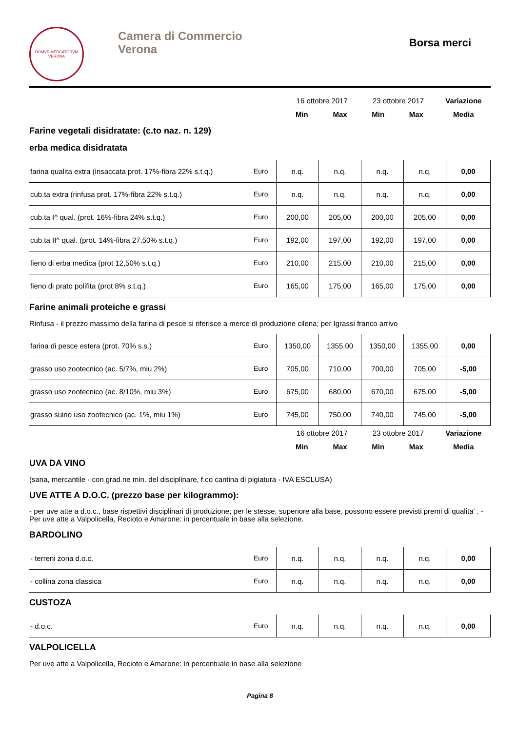DOMVS MERCATORVM
VERONA
Camera di Commercio
Verona
Borsa merci
| | 16 ottobre 2017 | | 23 ottobre 2017 | | Variazione |
| | Min | Max | Min | Max | Media |
Farine vegetali disidratate: (c.to naz. n. 129)
erba medica disidratata
| farina qualita extra (insaccata prot. 17%-fibra 22% s.t.q.) | Euro | n.q. | n.q. | n.q. | n.q. | 0,00 |
| cub.ta extra (rinfusa prot. 17%-fibra 22% s.t.q.) | Euro | n.q. | n.q. | n.q. | n.q. | 0,00 |
| cub.ta I^ qual. (prot. 16%-fibra 24% s.t.q.) | Euro | 200,00 | 205,00 | 200,00 | 205,00 | 0,00 |
| cub.ta II^ qual. (prot. 14%-fibra 27,50% s.t.q.) | Euro | 192,00 | 197,00 | 192,00 | 197,00 | 0,00 |
| fieno di erba medica (prot 12,50% s.t.q.) | Euro | 210,00 | 215,00 | 210,00 | 215,00 | 0,00 |
| fieno di prato polifita (prot 8% s.t.q.) | Euro | 165,00 | 175,00 | 165,00 | 175,00 | 0,00 |
Farine animali proteiche e grassi
Rinfusa - il prezzo massimo della farina di pesce si riferisce a merce di produzione cilena; per Igrassi franco arrivo
| farina di pesce estera (prot. 70% s.s.) | Euro | 1350,00 | 1355,00 | 1350,00 | 1355,00 | 0,00 |
| grasso uso zootecnico (ac. 5/7%, miu 2%) | Euro | 705,00 | 710,00 | 700,00 | 705,00 | -5,00 |
| grasso uso zootecnico (ac. 8/10%, miu 3%) | Euro | 675,00 | 680,00 | 670,00 | 675,00 | -5,00 |
| grasso suino uso zootecnico (ac. 1%, miu 1%) | Euro | 745,00 | 750,00 | 740,00 | 745,00 | -5,00 |
| | 16 ottobre 2017 | | 23 ottobre 2017 | | Variazione |
| | Min | Max | Min | Max | Media |
UVA DA VINO
(sana, mercantile - con grad.ne min. del disciplinare, f.co cantina di pigiatura - IVA ESCLUSA)
UVE ATTE A D.O.C. (prezzo base per kilogrammo):
- per uve atte a d.o.c., base rispettivi disciplinari di produzione; per le stesse, superiore alla base, possono essere previsti premi di qualita' . - Per uve atte a Valpolicella, Recioto e Amarone: in percentuale in base alla selezione.
BARDOLINO
| - terreni zona d.o.c. | Euro | n.q. | n.q. | n.q. | n.q. | 0,00 |
| - collina zona classica | Euro | n.q. | n.q. | n.q. | n.q. | 0,00 |
CUSTOZA
| - d.o.c. | Euro | n.q. | n.q. | n.q. | n.q. | 0,00 |
VALPOLICELLA
Per uve atte a Valpolicella, Recioto e Amarone: in percentuale in base alla selezione
Pagina 8